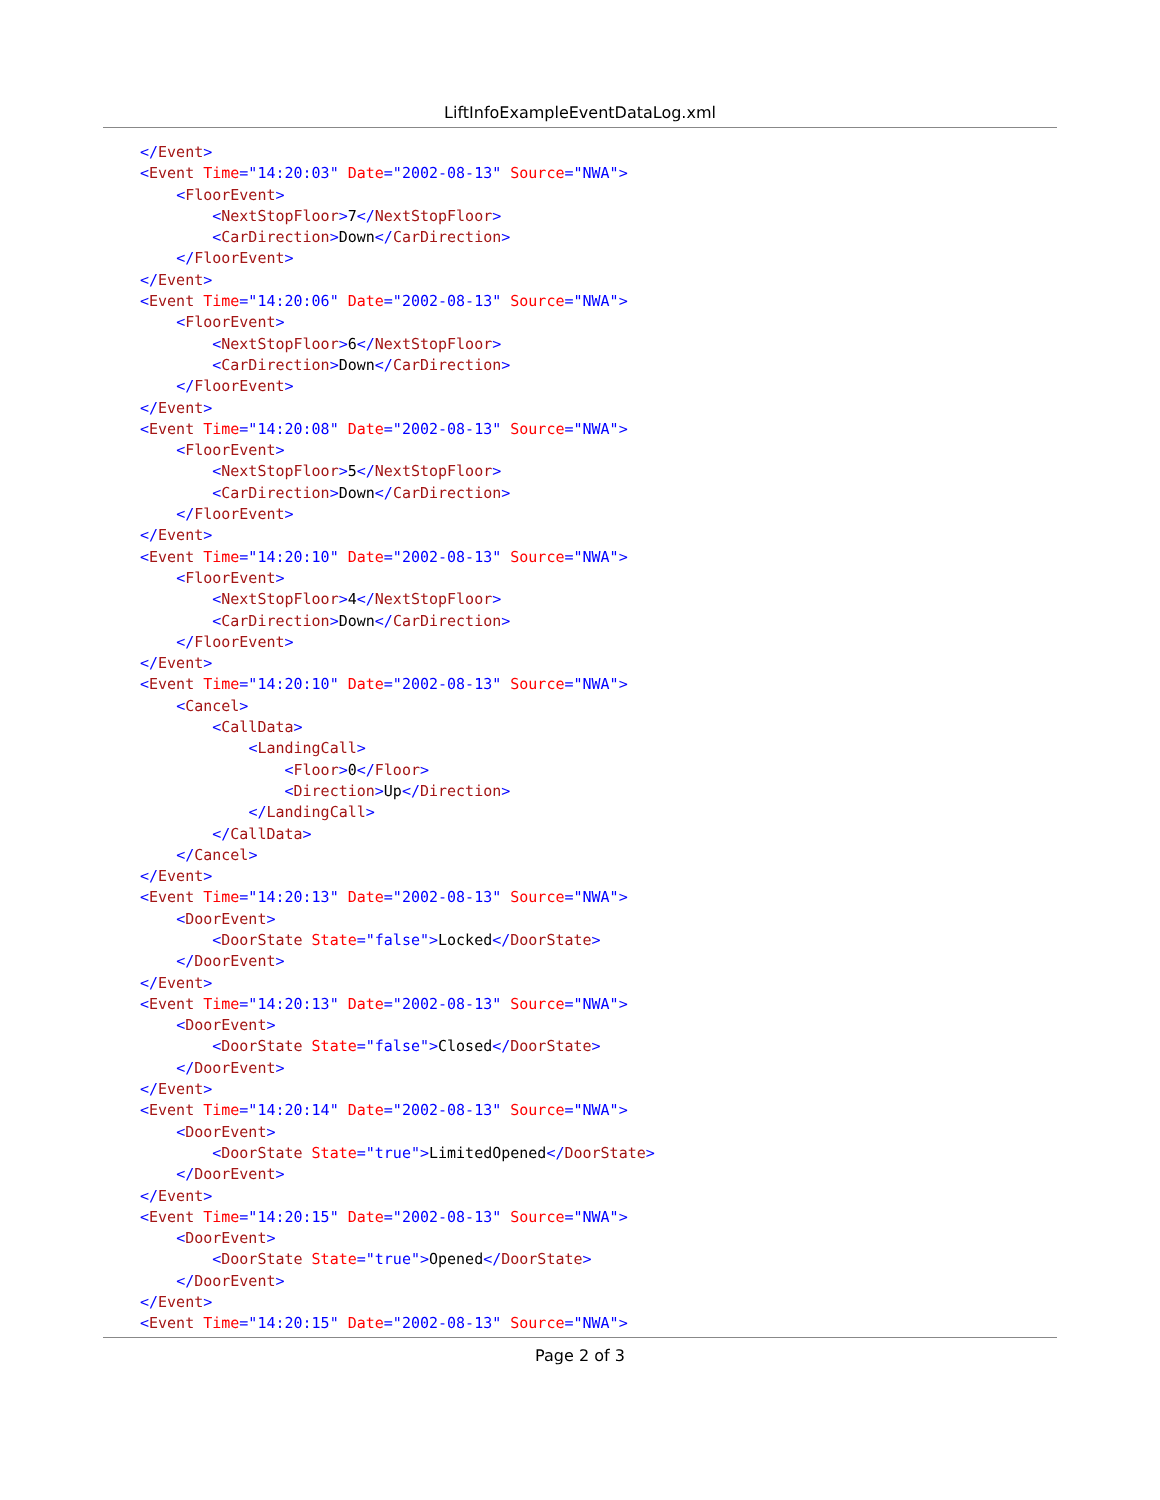LiftInfoExampleEventDataLog.xml
</Event>
<Event Time="14:20:03" Date="2002-08-13" Source="NWA">
    <FloorEvent>
        <NextStopFloor>7</NextStopFloor>
        <CarDirection>Down</CarDirection>
    </FloorEvent>
</Event>
<Event Time="14:20:06" Date="2002-08-13" Source="NWA">
    <FloorEvent>
        <NextStopFloor>6</NextStopFloor>
        <CarDirection>Down</CarDirection>
    </FloorEvent>
</Event>
<Event Time="14:20:08" Date="2002-08-13" Source="NWA">
    <FloorEvent>
        <NextStopFloor>5</NextStopFloor>
        <CarDirection>Down</CarDirection>
    </FloorEvent>
</Event>
<Event Time="14:20:10" Date="2002-08-13" Source="NWA">
    <FloorEvent>
        <NextStopFloor>4</NextStopFloor>
        <CarDirection>Down</CarDirection>
    </FloorEvent>
</Event>
<Event Time="14:20:10" Date="2002-08-13" Source="NWA">
    <Cancel>
        <CallData>
            <LandingCall>
                <Floor>0</Floor>
                <Direction>Up</Direction>
            </LandingCall>
        </CallData>
    </Cancel>
</Event>
<Event Time="14:20:13" Date="2002-08-13" Source="NWA">
    <DoorEvent>
        <DoorState State="false">Locked</DoorState>
    </DoorEvent>
</Event>
<Event Time="14:20:13" Date="2002-08-13" Source="NWA">
    <DoorEvent>
        <DoorState State="false">Closed</DoorState>
    </DoorEvent>
</Event>
<Event Time="14:20:14" Date="2002-08-13" Source="NWA">
    <DoorEvent>
        <DoorState State="true">LimitedOpened</DoorState>
    </DoorEvent>
</Event>
<Event Time="14:20:15" Date="2002-08-13" Source="NWA">
    <DoorEvent>
        <DoorState State="true">Opened</DoorState>
    </DoorEvent>
</Event>
<Event Time="14:20:15" Date="2002-08-13" Source="NWA">
Page 2 of 3